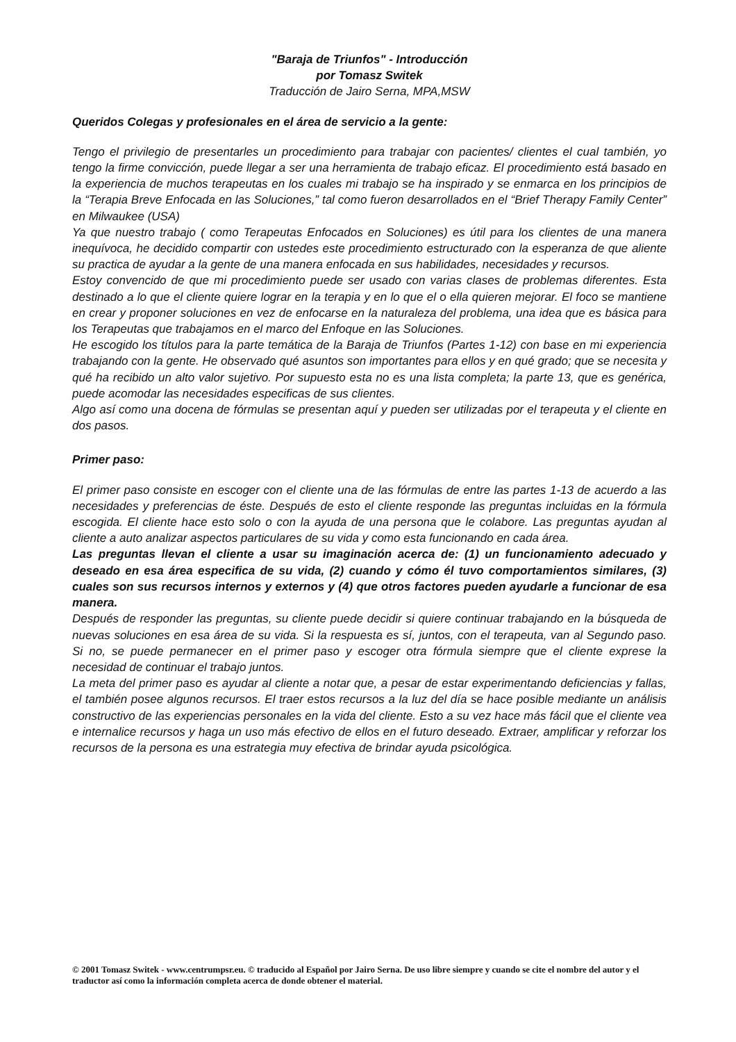"Baraja de Triunfos" - Introducción
por Tomasz Switek
Traducción de Jairo Serna, MPA,MSW
Queridos Colegas y profesionales en el área de servicio a la gente:
Tengo el privilegio de presentarles un procedimiento para trabajar con pacientes/ clientes el cual también, yo tengo la firme convicción, puede llegar a ser una herramienta de trabajo eficaz. El procedimiento está basado en la experiencia de muchos terapeutas en los cuales mi trabajo se ha inspirado y se enmarca en los principios de la “Terapia Breve Enfocada en las Soluciones,” tal como fueron desarrollados en el “Brief Therapy Family Center” en Milwaukee (USA)
Ya que nuestro trabajo ( como Terapeutas Enfocados en Soluciones) es útil para los clientes de una manera inequívoca, he decidido compartir con ustedes este procedimiento estructurado con la esperanza de que aliente su practica de ayudar a la gente de una manera enfocada en sus habilidades, necesidades y recursos.
Estoy convencido de que mi procedimiento puede ser usado con varias clases de problemas diferentes. Esta destinado a lo que el cliente quiere lograr en la terapia y en lo que el o ella quieren mejorar. El foco se mantiene en crear y proponer soluciones en vez de enfocarse en la naturaleza del problema, una idea que es básica para los Terapeutas que trabajamos en el marco del Enfoque en las Soluciones.
He escogido los títulos para la parte temática de la Baraja de Triunfos (Partes 1-12) con base en mi experiencia trabajando con la gente. He observado qué asuntos son importantes para ellos y en qué grado; que se necesita y qué ha recibido un alto valor sujetivo. Por supuesto esta no es una lista completa; la parte 13, que es genérica, puede acomodar las necesidades especificas de sus clientes.
Algo así como una docena de fórmulas se presentan aquí y pueden ser utilizadas por el terapeuta y el cliente en dos pasos.
Primer paso:
El primer paso consiste en escoger con el cliente una de las fórmulas de entre las partes 1-13 de acuerdo a las necesidades y preferencias de éste. Después de esto el cliente responde las preguntas incluidas en la fórmula escogida. El cliente hace esto solo o con la ayuda de una persona que le colabore. Las preguntas ayudan al cliente a auto analizar aspectos particulares de su vida y como esta funcionando en cada área.
Las preguntas llevan el cliente a usar su imaginación acerca de: (1) un funcionamiento adecuado y deseado en esa área especifica de su vida, (2) cuando y cómo él tuvo comportamientos similares, (3) cuales son sus recursos internos y externos y (4) que otros factores pueden ayudarle a funcionar de esa manera.
Después de responder las preguntas, su cliente puede decidir si quiere continuar trabajando en la búsqueda de nuevas soluciones en esa área de su vida. Si la respuesta es sí, juntos, con el terapeuta, van al Segundo paso. Si no, se puede permanecer en el primer paso y escoger otra fórmula siempre que el cliente exprese la necesidad de continuar el trabajo juntos.
La meta del primer paso es ayudar al cliente a notar que, a pesar de estar experimentando deficiencias y fallas, el también posee algunos recursos. El traer estos recursos a la luz del día se hace posible mediante un análisis constructivo de las experiencias personales en la vida del cliente. Esto a su vez hace más fácil que el cliente vea e internalice recursos y haga un uso más efectivo de ellos en el futuro deseado. Extraer, amplificar y reforzar los recursos de la persona es una estrategia muy efectiva de brindar ayuda psicológica.
© 2001 Tomasz Switek - www.centrumpsr.eu. © traducido al Español por Jairo Serna. De uso libre siempre y cuando se cite el nombre del autor y el traductor así como la información completa acerca de donde obtener el material.